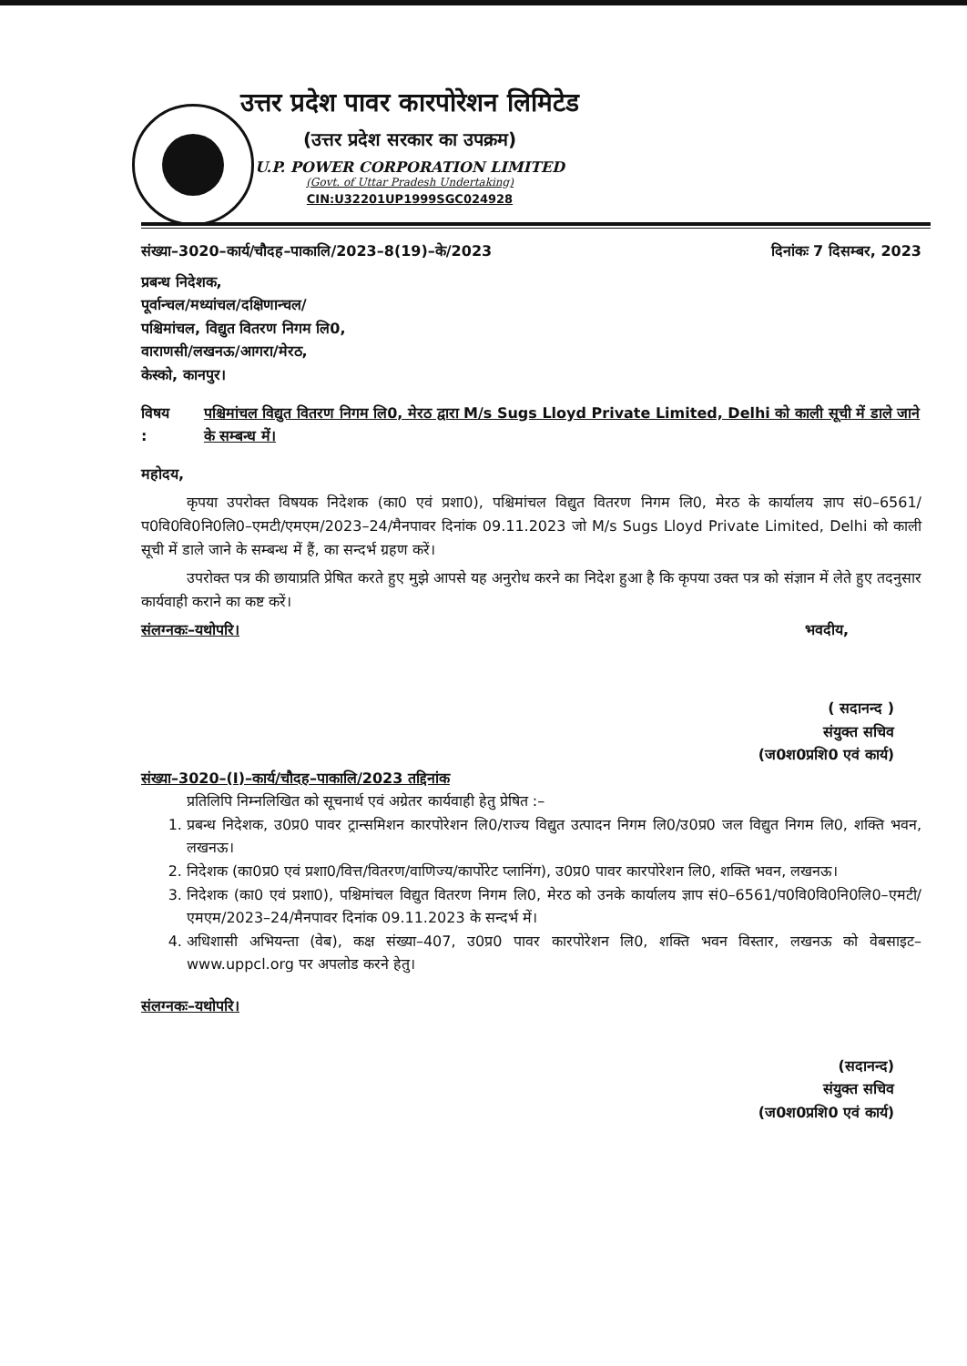उत्तर प्रदेश पावर कारपोरेशन लिमिटेड
(उत्तर प्रदेश सरकार का उपक्रम)
U.P. POWER CORPORATION LIMITED
(Govt. of Uttar Pradesh Undertaking)
CIN:U32201UP1999SGC024928
संख्या–3020–कार्य/चौदह–पाकालि/2023–8(19)–के/2023 दिनांकः 7 दिसम्बर, 2023
प्रबन्ध निदेशक,
पूर्वान्चल/मध्यांचल/दक्षिणान्चल/
पश्चिमांचल, विद्युत वितरण निगम लि0,
वाराणसी/लखनऊ/आगरा/मेरठ,
केस्को, कानपुर।
विषय : पश्चिमांचल विद्युत वितरण निगम लि0, मेरठ द्वारा M/s Sugs Lloyd Private Limited, Delhi को काली सूची में डाले जाने के सम्बन्ध में।
महोदय,
कृपया उपरोक्त विषयक निदेशक (का0 एवं प्रशा0), पश्चिमांचल विद्युत वितरण निगम लि0, मेरठ के कार्यालय ज्ञाप सं0–6561/प0वि0वि0नि0लि0–एमटी/एमएम/2023–24/मैनपावर दिनांक 09.11.2023 जो M/s Sugs Lloyd Private Limited, Delhi को काली सूची में डाले जाने के सम्बन्ध में हैं, का सन्दर्भ ग्रहण करें।
उपरोक्त पत्र की छायाप्रति प्रेषित करते हुए मुझे आपसे यह अनुरोध करने का निदेश हुआ है कि कृपया उक्त पत्र को संज्ञान में लेते हुए तदनुसार कार्यवाही कराने का कष्ट करें।
संलग्नकः–यथोपरि। भवदीय,
( सदानन्द )
संयुक्त सचिव
(ज0श0प्रशि0 एवं कार्य)
संख्या–3020–(I)–कार्य/चौदह–पाकालि/2023 तद्दिनांक
प्रतिलिपि निम्नलिखित को सूचनार्थ एवं अग्रेतर कार्यवाही हेतु प्रेषित :–
1. प्रबन्ध निदेशक, उ0प्र0 पावर ट्रान्समिशन कारपोरेशन लि0/राज्य विद्युत उत्पादन निगम लि0/उ0प्र0 जल विद्युत निगम लि0, शक्ति भवन, लखनऊ।
2. निदेशक (का0प्र0 एवं प्रशा0/वित्त/वितरण/वाणिज्य/कार्पोरेट प्लानिंग), उ0प्र0 पावर कारपोरेशन लि0, शक्ति भवन, लखनऊ।
3. निदेशक (का0 एवं प्रशा0), पश्चिमांचल विद्युत वितरण निगम लि0, मेरठ को उनके कार्यालय ज्ञाप सं0–6561/प0वि0वि0नि0लि0–एमटी/एमएम/2023–24/मैनपावर दिनांक 09.11.2023 के सन्दर्भ में।
4. अधिशासी अभियन्ता (वेब), कक्ष संख्या–407, उ0प्र0 पावर कारपोरेशन लि0, शक्ति भवन विस्तार, लखनऊ को वेबसाइट–www.uppcl.org पर अपलोड करने हेतु।
संलग्नकः–यथोपरि।
(सदानन्द)
संयुक्त सचिव
(ज0श0प्रशि0 एवं कार्य)